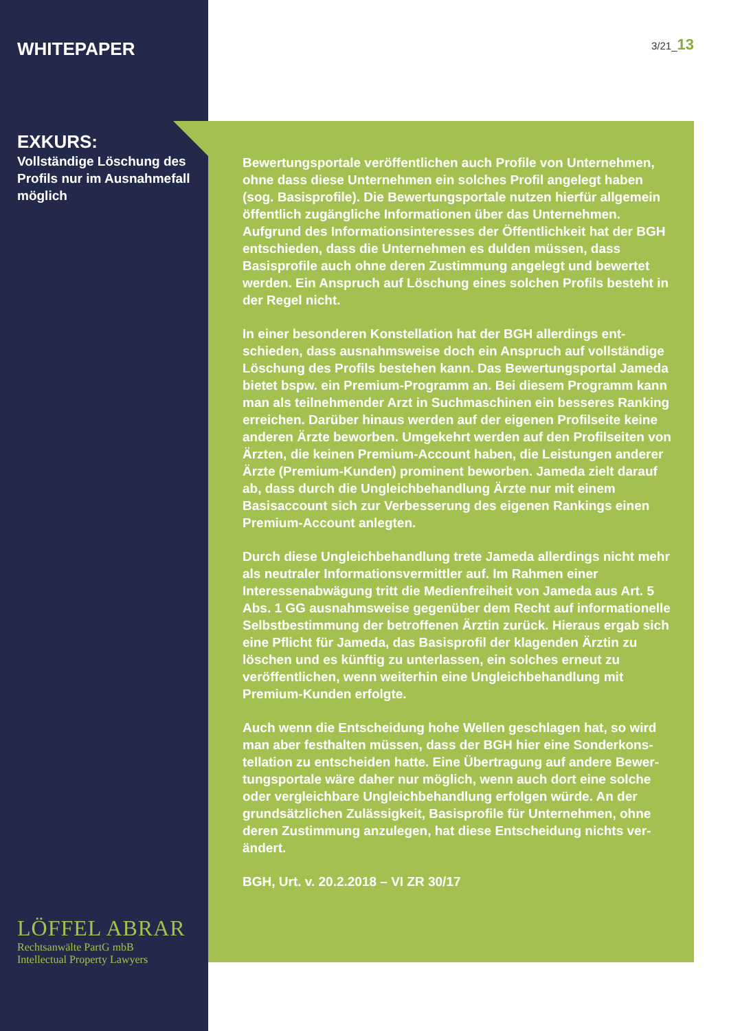WHITEPAPER
EXKURS:
Vollständige Löschung des Profils nur im Ausnahmefall möglich
3/21_13
Bewertungsportale veröffentlichen auch Profile von Unternehmen, ohne dass diese Unternehmen ein solches Profil angelegt haben (sog. Basisprofile). Die Bewertungsportale nutzen hierfür allgemein öffentlich zugängliche Informationen über das Unternehmen. Aufgrund des Informationsinteresses der Öffentlichkeit hat der BGH entschieden, dass die Unternehmen es dulden müssen, dass Basisprofile auch ohne deren Zustimmung angelegt und bewertet werden. Ein Anspruch auf Löschung eines solchen Profils besteht in der Regel nicht.
In einer besonderen Konstellation hat der BGH allerdings ent­schieden, dass ausnahmsweise doch ein Anspruch auf vollständige Löschung des Profils bestehen kann. Das Bewertungsportal Jameda bietet bspw. ein Premium-Programm an. Bei diesem Programm kann man als teilnehmender Arzt in Suchmaschinen ein besseres Ranking erreichen. Darüber hinaus werden auf der eige­nen Profilseite keine anderen Ärzte beworben. Umgekehrt werden auf den Profilseiten von Ärzten, die keinen Premium-Account ha­ben, die Leistungen anderer Ärzte (Premium-Kunden) prominent beworben. Jameda zielt darauf ab, dass durch die Ungleichbehand­lung Ärzte nur mit einem Basisaccount sich zur Verbesserung des eigenen Rankings einen Premium-Account anlegten.
Durch diese Ungleichbehandlung trete Jameda allerdings nicht mehr als neutraler Informationsvermittler auf. Im Rahmen einer Interessenabwägung tritt die Medienfreiheit von Jameda aus Art. 5 Abs. 1 GG ausnahmsweise gegenüber dem Recht auf infor­mationelle Selbstbestimmung der betroffenen Ärztin zurück. Hieraus ergab sich eine Pflicht für Jameda, das Basisprofil der kla­genden Ärztin zu löschen und es künftig zu unterlassen, ein solches erneut zu veröffentlichen, wenn weiterhin eine Ungleich­behandlung mit Premium-Kunden erfolgte.
Auch wenn die Entscheidung hohe Wellen geschlagen hat, so wird man aber festhalten müssen, dass der BGH hier eine Sonderkons­tellation zu entscheiden hatte. Eine Übertragung auf andere Bewer­tungsportale wäre daher nur möglich, wenn auch dort eine solche oder vergleichbare Ungleichbehandlung erfolgen würde. An der grundsätzlichen Zulässigkeit, Basisprofile für Unternehmen, ohne deren Zustimmung anzulegen, hat diese Entscheidung nichts ver­ändert.
BGH, Urt. v. 20.2.2018 – VI ZR 30/17
LÖFFEL ABRAR
Rechtsanwälte PartG mbB
Intellectual Property Lawyers